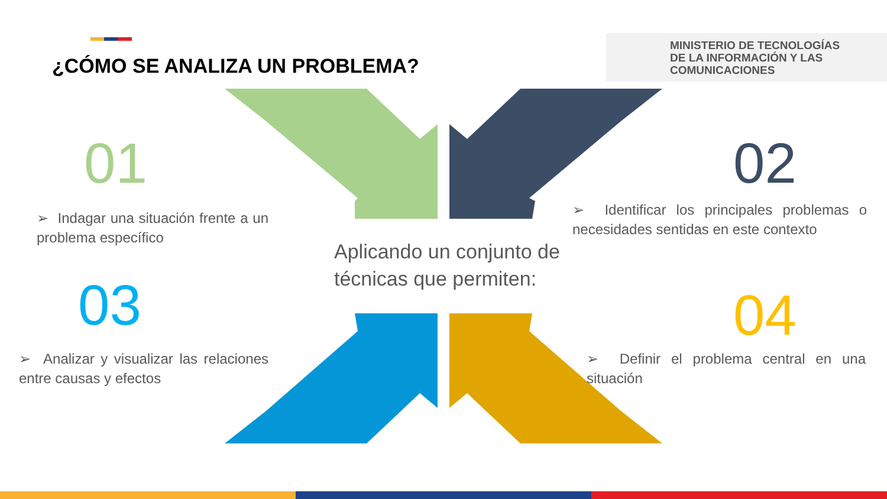¿CÓMO SE ANALIZA UN PROBLEMA?
MINISTERIO DE TECNOLOGÍAS
DE LA INFORMACIÓN Y LAS
COMUNICACIONES
01
➢ Indagar una situación frente a un problema específico
02
➢ Identificar los principales problemas o necesidades sentidas en este contexto
Aplicando un conjunto de
técnicas que permiten:
03
➢ Analizar y visualizar las relaciones entre causas y efectos
04
➢ Definir el problema central en una situación